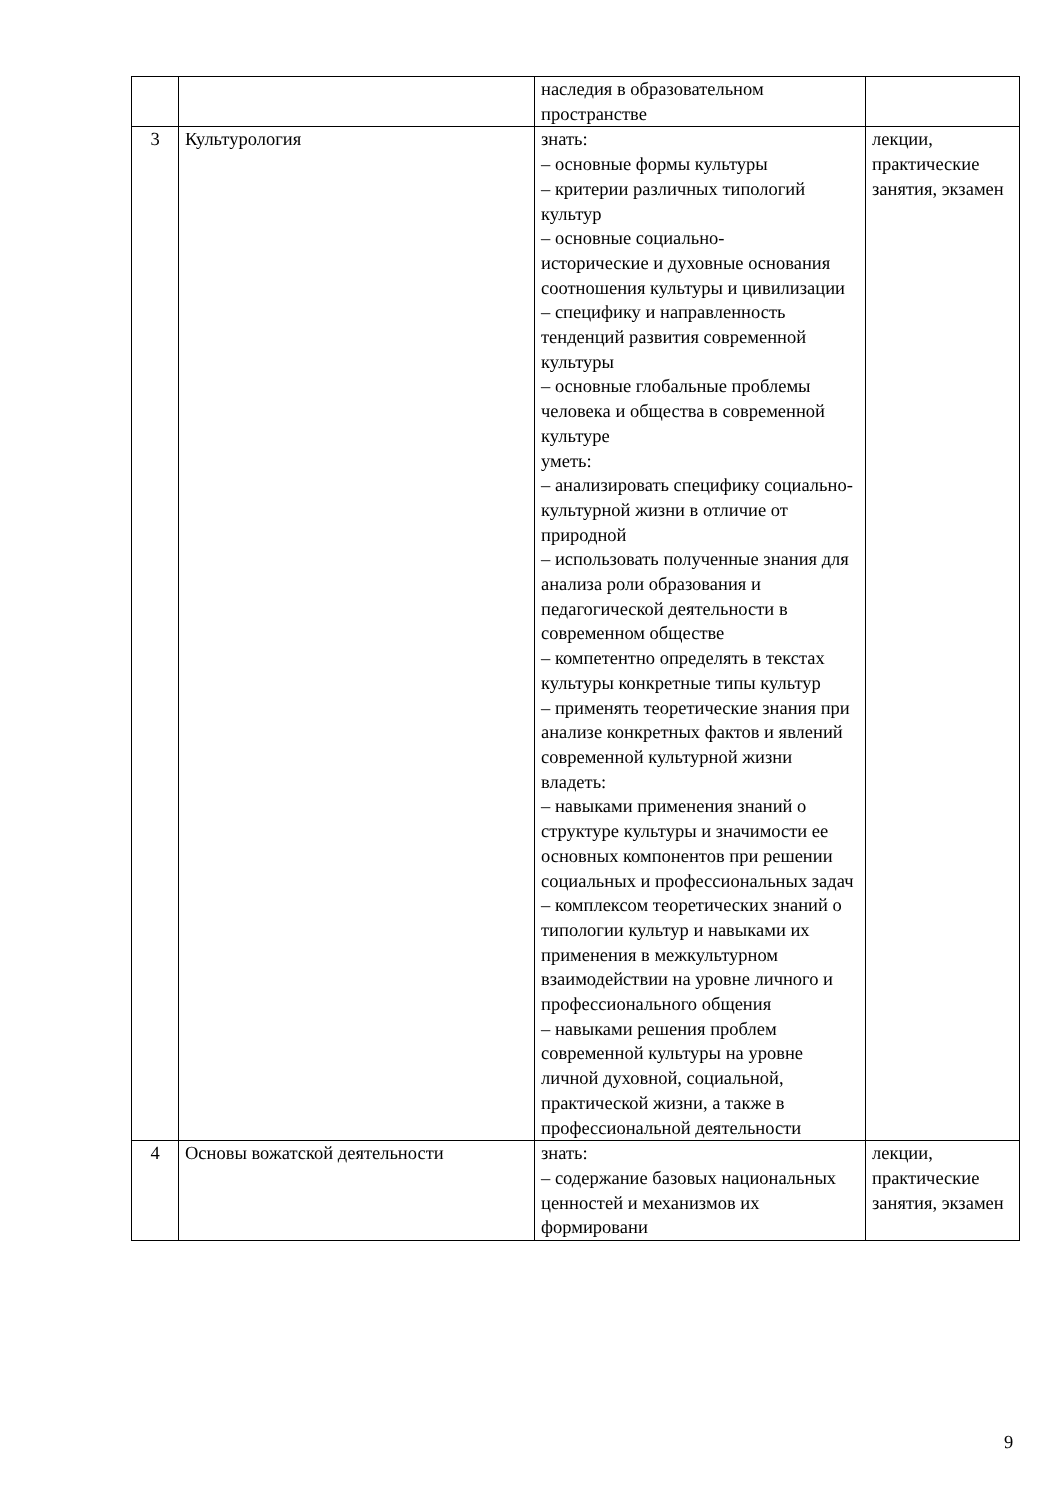| | | наследия в образовательном пространстве | |
| 3 | Культурология | знать: – основные формы культуры – критерии различных типологий культур – основные социально- исторические и духовные основания соотношения культуры и цивилизации – специфику и направленность тенденций развития современной культуры – основные глобальные проблемы человека и общества в современной культуре уметь: – анализировать специфику социально-культурной жизни в отличие от природной – использовать полученные знания для анализа роли образования и педагогической деятельности в современном обществе – компетентно определять в текстах культуры конкретные типы культур – применять теоретические знания при анализе конкретных фактов и явлений современной культурной жизни владеть: – навыками применения знаний о структуре культуры и значимости ее основных компонентов при решении социальных и профессиональных задач – комплексом теоретических знаний о типологии культур и навыками их применения в межкультурном взаимодействии на уровне личного и профессионального общения – навыками решения проблем современной культуры на уровне личной духовной, социальной, практической жизни, а также в профессиональной деятельности | лекции, практические занятия, экзамен |
| 4 | Основы вожатской деятельности | знать: – содержание базовых национальных ценностей и механизмов их формировани | лекции, практические занятия, экзамен |
9